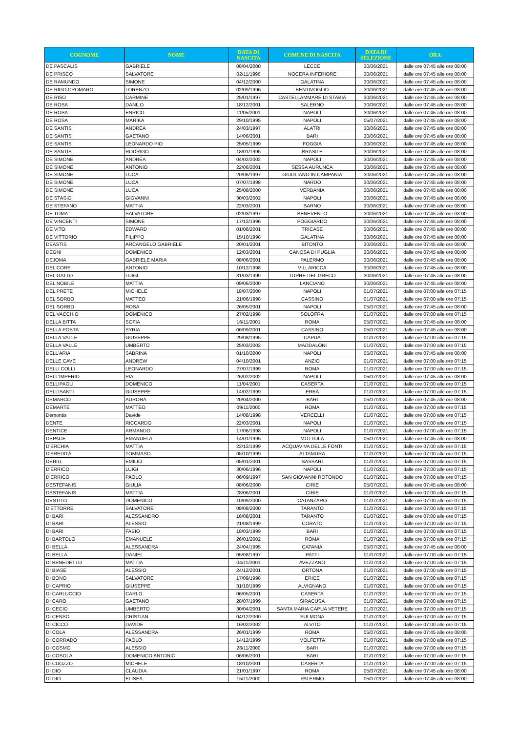| COGNOME | NOME | DATA DI NASCITA | COMUNE DI NASCITA | DATA DI SELEZIONE | ORA |
| --- | --- | --- | --- | --- | --- |
| DE PASCALIS | GABRIELE | 08/04/2000 | LECCE | 30/06/2021 | dalle ore 07:45 alle ore 08:00 |
| DE PRISCO | SALVATORE | 02/11/1996 | NOCERA INFERIORE | 30/06/2021 | dalle ore 07:45 alle ore 08:00 |
| DE RAMUNDO | SIMONE | 04/12/2000 | GALATINA | 30/06/2021 | dalle ore 07:45 alle ore 08:00 |
| DE RIGO CROMARO | LORENZO | 02/09/1996 | BENTIVOGLIO | 30/06/2021 | dalle ore 07:45 alle ore 08:00 |
| DE RISO | CARMINE | 25/01/1997 | CASTELLAMMARE DI STABIA | 30/06/2021 | dalle ore 07:45 alle ore 08:00 |
| DE ROSA | DANILO | 18/12/2001 | SALERNO | 30/06/2021 | dalle ore 07:45 alle ore 08:00 |
| DE ROSA | ENRICO | 11/05/2001 | NAPOLI | 30/06/2021 | dalle ore 07:45 alle ore 08:00 |
| DE ROSA | MARIKA | 29/10/1995 | NAPOLI | 05/07/2021 | dalle ore 07:45 alle ore 08:00 |
| DE SANTIS | ANDREA | 24/03/1997 | ALATRI | 30/06/2021 | dalle ore 07:45 alle ore 08:00 |
| DE SANTIS | GAETANO | 14/06/2001 | BARI | 30/06/2021 | dalle ore 07:45 alle ore 08:00 |
| DE SANTIS | LEONARDO PIO | 25/05/1999 | FOGGIA | 30/06/2021 | dalle ore 07:45 alle ore 08:00 |
| DE SANTIS | RODRIGO | 18/01/1995 | BRASILE | 30/06/2021 | dalle ore 07:45 alle ore 08:00 |
| DE SIMONE | ANDREA | 04/02/2002 | NAPOLI | 30/06/2021 | dalle ore 07:45 alle ore 08:00 |
| DE SIMONE | ANTONIO | 22/06/2001 | SESSA AURUNCA | 30/06/2021 | dalle ore 07:45 alle ore 08:00 |
| DE SIMONE | LUCA | 20/06/1997 | GIUGLIANO IN CAMPANIA | 30/06/2021 | dalle ore 07:45 alle ore 08:00 |
| DE SIMONE | LUCA | 07/07/1998 | NARDO | 30/06/2021 | dalle ore 07:45 alle ore 08:00 |
| DE SIMONE | LUCA | 25/08/2000 | VERBANIA | 30/06/2021 | dalle ore 07:45 alle ore 08:00 |
| DE STASIO | GIOVANNI | 30/03/2002 | NAPOLI | 30/06/2021 | dalle ore 07:45 alle ore 08:00 |
| DE STEFANO | MATTIA | 22/03/2001 | SARNO | 30/06/2021 | dalle ore 07:45 alle ore 08:00 |
| DE TOMA | SALVATORE | 02/03/1997 | BENEVENTO | 30/06/2021 | dalle ore 07:45 alle ore 08:00 |
| DE VINCENTI | SIMONE | 17/12/1996 | POGGIARDO | 30/06/2021 | dalle ore 07:45 alle ore 08:00 |
| DE VITO | EDWARD | 01/06/2001 | TRICASE | 30/06/2021 | dalle ore 07:45 alle ore 08:00 |
| DE VITTORIO | FILIPPO | 15/10/1998 | GALATINA | 30/06/2021 | dalle ore 07:45 alle ore 08:00 |
| DEASTIS | ARCANGELO GABRIELE | 20/01/2001 | BITONTO | 30/06/2021 | dalle ore 07:45 alle ore 08:00 |
| DEGNI | DOMENICO | 12/03/2001 | CANOSA DI PUGLIA | 30/06/2021 | dalle ore 07:45 alle ore 08:00 |
| DEJOMA | GABRIELE MARIA | 08/06/2001 | PALERMO | 30/06/2021 | dalle ore 07:45 alle ore 08:00 |
| DEL CORE | ANTONIO | 10/12/1998 | VILLARICCA | 30/06/2021 | dalle ore 07:45 alle ore 08:00 |
| DEL GATTO | LUIGI | 31/03/1999 | TORRE DEL GRECO | 30/06/2021 | dalle ore 07:45 alle ore 08:00 |
| DEL NOBILE | MATTIA | 09/06/2000 | LANCIANO | 30/06/2021 | dalle ore 07:45 alle ore 08:00 |
| DEL PRETE | MICHELE | 18/07/2000 | NAPOLI | 01/07/2021 | dalle ore 07:00 alle ore 07:15 |
| DEL SORBO | MATTEO | 21/06/1998 | CASSINO | 01/07/2021 | dalle ore 07:00 alle ore 07:15 |
| DEL SORBO | ROSA | 26/05/2001 | NAPOLI | 05/07/2021 | dalle ore 07:45 alle ore 08:00 |
| DEL VACCHIO | DOMENICO | 27/02/1998 | SOLOFRA | 01/07/2021 | dalle ore 07:00 alle ore 07:15 |
| DELLA BITTA | SOFIA | 16/11/2001 | ROMA | 05/07/2021 | dalle ore 07:45 alle ore 08:00 |
| DELLA POSTA | SYRIA | 06/09/2001 | CASSINO | 05/07/2021 | dalle ore 07:45 alle ore 08:00 |
| DELLA VALLE | GIUSEPPE | 29/08/1995 | CAPUA | 01/07/2021 | dalle ore 07:00 alle ore 07:15 |
| DELLA VALLE | UMBERTO | 25/03/2002 | MADDALONI | 01/07/2021 | dalle ore 07:00 alle ore 07:15 |
| DELL'ARIA | SABRINA | 01/10/2000 | NAPOLI | 05/07/2021 | dalle ore 07:45 alle ore 08:00 |
| DELLE CAVE | ANDREW | 04/10/2001 | ANZIO | 01/07/2021 | dalle ore 07:00 alle ore 07:15 |
| DELLI COLLI | LEONARDO | 27/07/1999 | ROMA | 01/07/2021 | dalle ore 07:00 alle ore 07:15 |
| DELL'IMPERIO | PIA | 26/02/2002 | NAPOLI | 05/07/2021 | dalle ore 07:45 alle ore 08:00 |
| DELLIPAOLI | DOMENICO | 11/04/2001 | CASERTA | 01/07/2021 | dalle ore 07:00 alle ore 07:15 |
| DELLISANTI | GIUSEPPE | 14/02/1999 | ERBA | 01/07/2021 | dalle ore 07:00 alle ore 07:15 |
| DEMARCO | AURORA | 20/04/2000 | BARI | 05/07/2021 | dalle ore 07:45 alle ore 08:00 |
| DEMARTE | MATTEO | 09/11/2000 | ROMA | 01/07/2021 | dalle ore 07:00 alle ore 07:15 |
| Demontis | Davide | 14/08/1998 | VERCELLI | 01/07/2021 | dalle ore 07:00 alle ore 07:15 |
| DENTE | RICCARDO | 22/03/2001 | NAPOLI | 01/07/2021 | dalle ore 07:00 alle ore 07:15 |
| DENTICE | ARMANDO | 17/06/1998 | NAPOLI | 01/07/2021 | dalle ore 07:00 alle ore 07:15 |
| DEPACE | EMANUELA | 14/01/1995 | MOTTOLA | 05/07/2021 | dalle ore 07:45 alle ore 08:00 |
| D'ERCHIA | MATTIA | 22/12/1999 | ACQUAVIVA DELLE FONTI | 01/07/2021 | dalle ore 07:00 alle ore 07:15 |
| D'EREDITÀ | TOMMASO | 05/10/1999 | ALTAMURA | 01/07/2021 | dalle ore 07:00 alle ore 07:15 |
| DERIU | EMILIO | 05/01/2001 | SASSARI | 01/07/2021 | dalle ore 07:00 alle ore 07:15 |
| D'ERRICO | LUIGI | 30/06/1996 | NAPOLI | 01/07/2021 | dalle ore 07:00 alle ore 07:15 |
| D'ERRICO | PAOLO | 06/09/1997 | SAN GIOVANNI ROTONDO | 01/07/2021 | dalle ore 07:00 alle ore 07:15 |
| DESTEFANIS | GIULIA | 08/06/2000 | CIRIE | 05/07/2021 | dalle ore 07:45 alle ore 08:00 |
| DESTEFANIS | MATTIA | 28/06/2001 | CIRIE | 01/07/2021 | dalle ore 07:00 alle ore 07:15 |
| DESTITO | DOMENICO | 10/09/2000 | CATANZARO | 01/07/2021 | dalle ore 07:00 alle ore 07:15 |
| D'ETTORRE | SALVATORE | 08/08/2000 | TARANTO | 01/07/2021 | dalle ore 07:00 alle ore 07:15 |
| DI BARI | ALESSANDRO | 16/08/2001 | TARANTO | 01/07/2021 | dalle ore 07:00 alle ore 07:15 |
| DI BARI | ALESSIO | 21/08/1999 | CORATO | 01/07/2021 | dalle ore 07:00 alle ore 07:15 |
| DI BARI | FABIO | 18/03/1999 | BARI | 01/07/2021 | dalle ore 07:00 alle ore 07:15 |
| DI BARTOLO | EMANUELE | 26/01/2002 | ROMA | 01/07/2021 | dalle ore 07:00 alle ore 07:15 |
| DI BELLA | ALESSANDRA | 24/04/1995 | CATANIA | 05/07/2021 | dalle ore 07:45 alle ore 08:00 |
| DI BELLA | DANIEL | 05/08/1997 | PATTI | 01/07/2021 | dalle ore 07:00 alle ore 07:15 |
| DI BENEDETTO | MATTIA | 04/11/2001 | AVEZZANO | 01/07/2021 | dalle ore 07:00 alle ore 07:15 |
| DI BIASE | ALESSIO | 24/12/2001 | ORTONA | 01/07/2021 | dalle ore 07:00 alle ore 07:15 |
| DI BONO | SALVATORE | 17/09/1998 | ERICE | 01/07/2021 | dalle ore 07:00 alle ore 07:15 |
| DI CAPRIO | GIUSEPPE | 31/10/1999 | ALVIGNANO | 01/07/2021 | dalle ore 07:00 alle ore 07:15 |
| DI CARLUCCIO | CARLO | 06/05/2001 | CASERTA | 01/07/2021 | dalle ore 07:00 alle ore 07:15 |
| DI CARO | GAETANO | 28/07/1999 | SIRACUSA | 01/07/2021 | dalle ore 07:00 alle ore 07:15 |
| DI CECIO | UMBERTO | 30/04/2001 | SANTA MARIA CAPUA VETERE | 01/07/2021 | dalle ore 07:00 alle ore 07:15 |
| DI CENSO | CRISTIAN | 04/12/2000 | SULMONA | 01/07/2021 | dalle ore 07:00 alle ore 07:15 |
| DI CICCO | DAVIDE | 16/02/2002 | ALVITO | 01/07/2021 | dalle ore 07:00 alle ore 07:15 |
| DI COLA | ALESSANDRA | 26/01/1999 | ROMA | 05/07/2021 | dalle ore 07:45 alle ore 08:00 |
| DI CORRADO | PAOLO | 14/12/1999 | MOLFETTA | 01/07/2021 | dalle ore 07:00 alle ore 07:15 |
| DI COSMO | ALESSIO | 28/11/2000 | BARI | 01/07/2021 | dalle ore 07:00 alle ore 07:15 |
| DI COSOLA | DOMENICO ANTONIO | 06/06/2001 | BARI | 01/07/2021 | dalle ore 07:00 alle ore 07:15 |
| DI CUOZZO | MICHELE | 18/10/2001 | CASERTA | 01/07/2021 | dalle ore 07:00 alle ore 07:15 |
| DI DIO | CLAUDIA | 21/01/1997 | ROMA | 05/07/2021 | dalle ore 07:45 alle ore 08:00 |
| DI DIO | ELISEA | 15/11/2000 | PALERMO | 05/07/2021 | dalle ore 07:45 alle ore 08:00 |